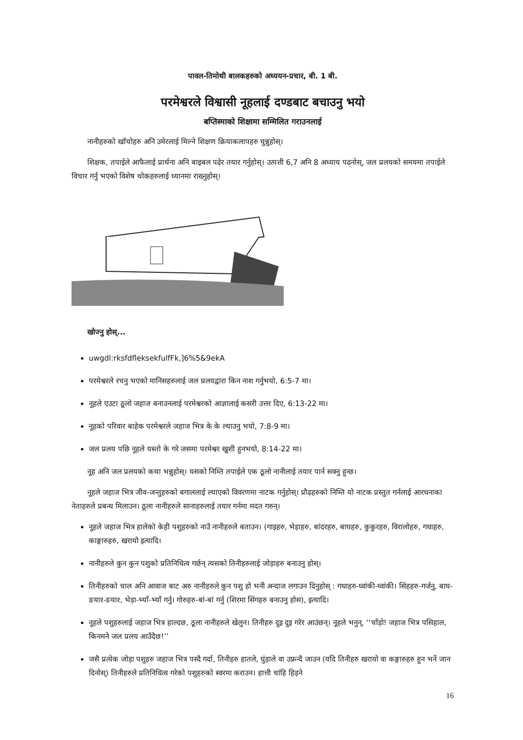पावल-तिमोथी बालकहरुको अध्ययन-प्रचार, बी. 1 बी.
परमेश्वरले विश्वासी नूहलाई दण्डबाट बचाउनु भयो
बप्तिस्माको शिक्षामा सम्मिलित गराउनलाई
नानीहरुको खाँचोहरु अनि उमेरलाई मिल्ने शिक्षण क्रियाकलापहरु चुन्नुहोस्।
शिक्षक, तपाईले आफैलाई प्रार्थना अनि बाइबल पढ़ेर तयार गर्नुहोस्। उत्पत्ती 6,7 अनि 8 अध्याय पढ़नोस्, जल प्रलयको समयमा तपाईले विचार गर्नु भएको विशेष थोकहरुलाई ध्यानमा राख्नुहोस्।
खोज्नु होस्...
uwgdl:rksfdfleksekfulfFk,]6%5&9ekA
परमेश्वरले रचनु भएको मानिसहरुलाई जल प्रलयद्वारा किन नाश गर्नुभयो, 6:5-7 मा।
नूहले एउटा ठूलो जहाज बनाउनलाई परमेश्वरको आज्ञालाई कसरी उत्तर दिए, 6:13-22 मा।
नूहको परिवार बाहेक परमेश्वरले जहाज भित्र के के ल्याउनु भयो, 7:8-9 मा।
जल प्रलय पछि नूहले यस्तो के गरे जसमा परमेश्वर खुशी हुनभयो, 8:14-22 मा।
नूह अनि जल प्रलयको कथा भन्नुहोस्। यसको निम्ति तपाईले एक ठूलो नानीलाई तयार पार्न सक्नु हुन्छ।
नूहले जहाज भित्र जीव-जन्तुहरुको बगाललाई ल्याएको विवरणमा नाटक गर्नुहोस्। प्रौढ़हरुको निम्ति यो नाटक प्रस्तुत गर्नलाई आरधनाका नेताहरुले प्रबन्ध मिलाउन। ठूला नानीहरुले सानाहरुलाई तयार गर्नमा मदत गरुन्।
नूहले जहाज भित्र हालेको केही पशुहरुको नाउँ नानीहरुले बताउन। (गाइहरु, भेड़ाहरु, बांदरहरु, बाघहरु, कुकुरहरु, विरालोहरु, गधाहरु, काङ्गारुहरु, खरायो इत्यादि।
नानीहरुले कुन कुन पशुको प्रतिनिधित्व गर्छन् त्यसको तिनीहरुलाई जोड़ाहरु बनाउनु होस्।
तिनीहरुको चाल अनि आवाज बाट अरु नानीहरुले कुन पशु हो भनी अन्दाज लगाउन दिनुहोस् : गधाहरु-घ्वांकी-घ्वांकी। सिंहहरु-गर्जनु, बाघ-ङयार-ङयार, भेड़ा-भ्याँ-भ्याँ गर्नु। गोरुहरु-बां-बां गर्नु (शिरमा सिंगहरु बनाउनु होस), इत्यादि।
नूहले पशुहरुलाई जहाज भित्र हाल्दछ, ठूला नानीहरुले खेलुन। तिनीहरु दुइ दुइ गरेर आउंछन्। नूहले भनुन्, ‘‘चाँड़ो! जहाज भित्र पसिहाल, किनमने जल प्रलय आउँदैछ!’’
जसै प्रत्येक जोड़ा पशुहरु जहाज भित्र पस्दै गर्दा, तिनीहरु हातले, घुंड़ाले वा उफ्रन्दै जाउन (यदि तिनीहरु खरायो वा कङ्गारुहरु हुन भनें जान दिनोस्) तिनीहरुले प्रतिनिधित्व गरेको पशुहरुको स्वरमा कराउन। हात्ती चांहि हिड़ने
16